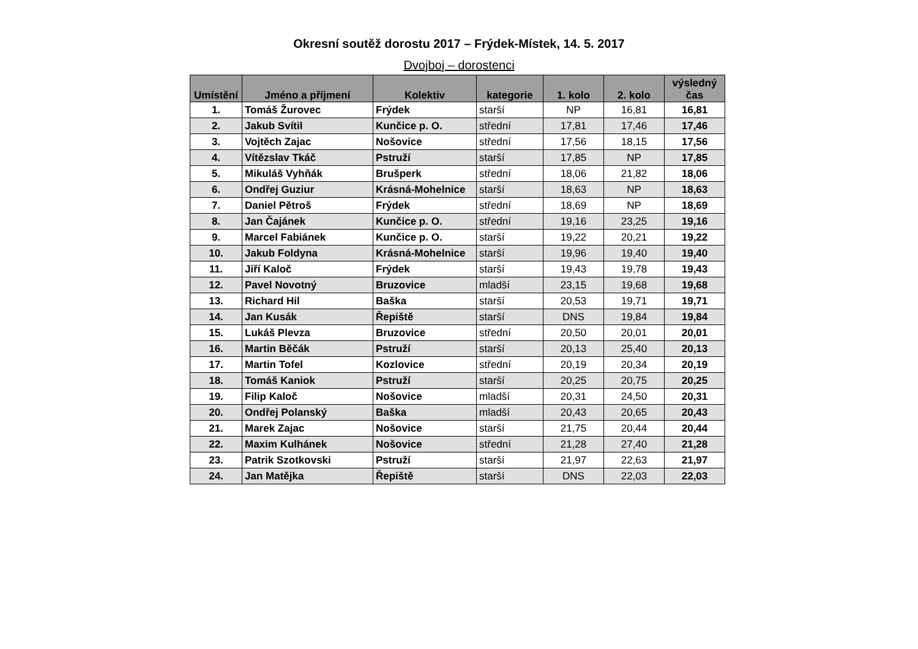Okresní soutěž dorostu 2017 – Frýdek-Místek, 14. 5. 2017
Dvojboj – dorostenci
| Umístění | Jméno a příjmení | Kolektiv | kategorie | 1. kolo | 2. kolo | výsledný čas |
| --- | --- | --- | --- | --- | --- | --- |
| 1. | Tomáš Žurovec | Frýdek | starší | NP | 16,81 | 16,81 |
| 2. | Jakub Svítil | Kunčice p. O. | střední | 17,81 | 17,46 | 17,46 |
| 3. | Vojtěch Zajac | Nošovice | střední | 17,56 | 18,15 | 17,56 |
| 4. | Vítězslav Tkáč | Pstruží | starší | 17,85 | NP | 17,85 |
| 5. | Mikuláš Vyhňák | Brušperk | střední | 18,06 | 21,82 | 18,06 |
| 6. | Ondřej Guziur | Krásná-Mohelnice | starší | 18,63 | NP | 18,63 |
| 7. | Daniel Pětroš | Frýdek | střední | 18,69 | NP | 18,69 |
| 8. | Jan Čajánek | Kunčice p. O. | střední | 19,16 | 23,25 | 19,16 |
| 9. | Marcel Fabiánek | Kunčice p. O. | starší | 19,22 | 20,21 | 19,22 |
| 10. | Jakub Foldyna | Krásná-Mohelnice | starší | 19,96 | 19,40 | 19,40 |
| 11. | Jiří Kaloč | Frýdek | starší | 19,43 | 19,78 | 19,43 |
| 12. | Pavel Novotný | Bruzovice | mladší | 23,15 | 19,68 | 19,68 |
| 13. | Richard Hil | Baška | starší | 20,53 | 19,71 | 19,71 |
| 14. | Jan Kusák | Řepiště | starší | DNS | 19,84 | 19,84 |
| 15. | Lukáš Plevza | Bruzovice | střední | 20,50 | 20,01 | 20,01 |
| 16. | Martin Běčák | Pstruží | starší | 20,13 | 25,40 | 20,13 |
| 17. | Martin Tofel | Kozlovice | střední | 20,19 | 20,34 | 20,19 |
| 18. | Tomáš Kaniok | Pstruží | starší | 20,25 | 20,75 | 20,25 |
| 19. | Filip Kaloč | Nošovice | mladší | 20,31 | 24,50 | 20,31 |
| 20. | Ondřej Polanský | Baška | mladší | 20,43 | 20,65 | 20,43 |
| 21. | Marek Zajac | Nošovice | starší | 21,75 | 20,44 | 20,44 |
| 22. | Maxim Kulhánek | Nošovice | střední | 21,28 | 27,40 | 21,28 |
| 23. | Patrik Szotkovski | Pstruží | starší | 21,97 | 22,63 | 21,97 |
| 24. | Jan Matějka | Řepiště | starší | DNS | 22,03 | 22,03 |